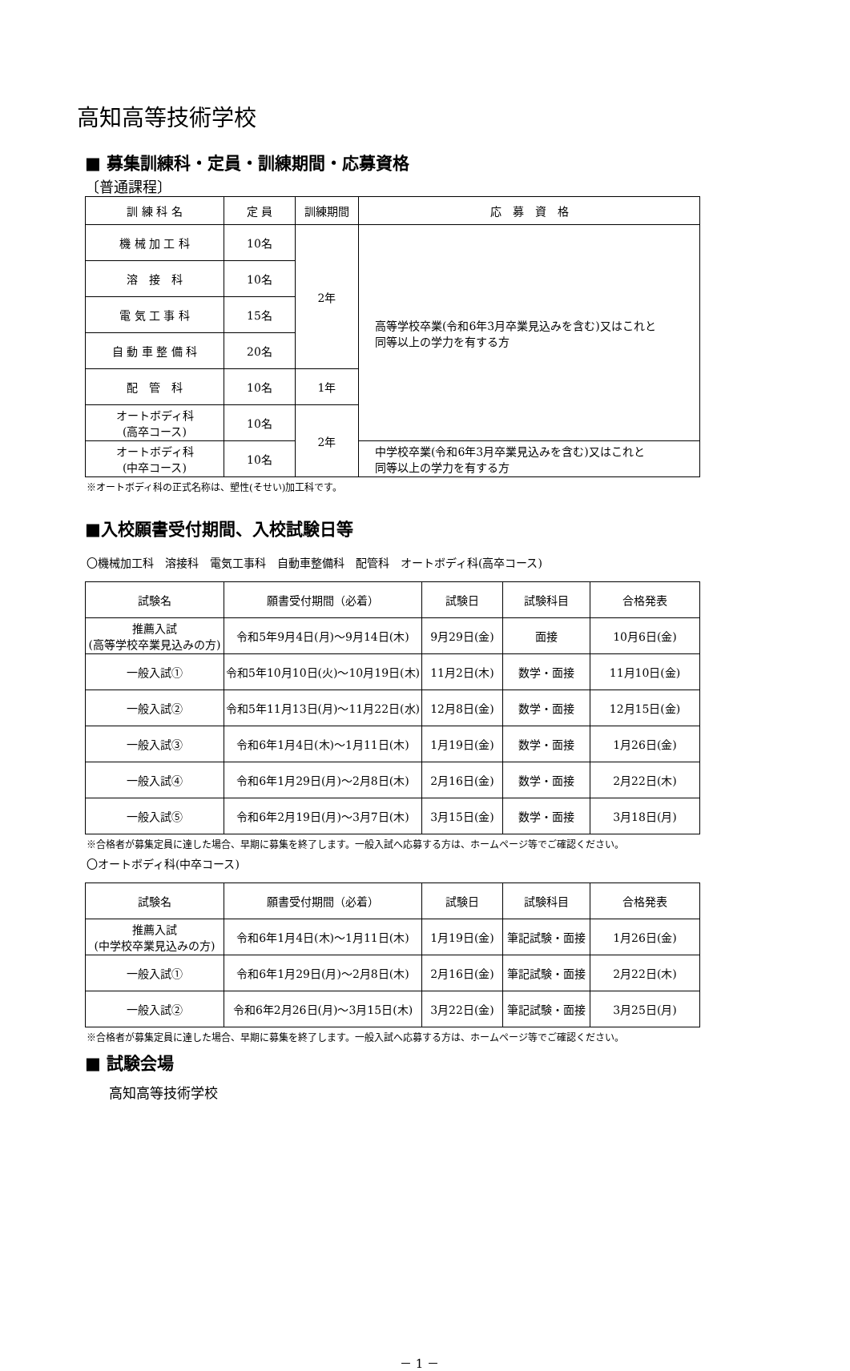高知高等技術学校
■ 募集訓練科・定員・訓練期間・応募資格
〔普通課程〕
| 訓 練 科 名 | 定 員 | 訓練期間 | 応 募 資 格 |
| --- | --- | --- | --- |
| 機 械 加 工 科 | 10名 | 2年 | 高等学校卒業(令和6年3月卒業見込みを含む)又はこれと 同等以上の学力を有する方 |
| 溶 接 科 | 10名 | | |
| 電 気 工 事 科 | 15名 | | |
| 自 動 車 整 備 科 | 20名 | | |
| 配 管 科 | 10名 | 1年 | |
| オートボディ科 (高卒コース) | 10名 | 2年 | |
| オートボディ科 (中卒コース) | 10名 | | 中学校卒業(令和6年3月卒業見込みを含む)又はこれと 同等以上の学力を有する方 |
※オートボディ科の正式名称は、塑性(そせい)加工科です。
■入校願書受付期間、入校試験日等
〇機械加工科　溶接科　電気工事科　自動車整備科　配管科　オートボディ科(高卒コース)
| 試験名 | 願書受付期間（必着） | 試験日 | 試験科目 | 合格発表 |
| --- | --- | --- | --- | --- |
| 推薦入試 (高等学校卒業見込みの方) | 令和5年9月4日(月)～9月14日(木) | 9月29日(金) | 面接 | 10月6日(金) |
| 一般入試① | 令和5年10月10日(火)～10月19日(木) | 11月2日(木) | 数学・面接 | 11月10日(金) |
| 一般入試② | 令和5年11月13日(月)～11月22日(水) | 12月8日(金) | 数学・面接 | 12月15日(金) |
| 一般入試③ | 令和6年1月4日(木)～1月11日(木) | 1月19日(金) | 数学・面接 | 1月26日(金) |
| 一般入試④ | 令和6年1月29日(月)～2月8日(木) | 2月16日(金) | 数学・面接 | 2月22日(木) |
| 一般入試⑤ | 令和6年2月19日(月)～3月7日(木) | 3月15日(金) | 数学・面接 | 3月18日(月) |
※合格者が募集定員に達した場合、早期に募集を終了します。一般入試へ応募する方は、ホームページ等でご確認ください。
〇オートボディ科(中卒コース)
| 試験名 | 願書受付期間（必着） | 試験日 | 試験科目 | 合格発表 |
| --- | --- | --- | --- | --- |
| 推薦入試 (中学校卒業見込みの方) | 令和6年1月4日(木)～1月11日(木) | 1月19日(金) | 筆記試験・面接 | 1月26日(金) |
| 一般入試① | 令和6年1月29日(月)～2月8日(木) | 2月16日(金) | 筆記試験・面接 | 2月22日(木) |
| 一般入試② | 令和6年2月26日(月)～3月15日(木) | 3月22日(金) | 筆記試験・面接 | 3月25日(月) |
※合格者が募集定員に達した場合、早期に募集を終了します。一般入試へ応募する方は、ホームページ等でご確認ください。
■ 試験会場
高知高等技術学校
－ 1 －